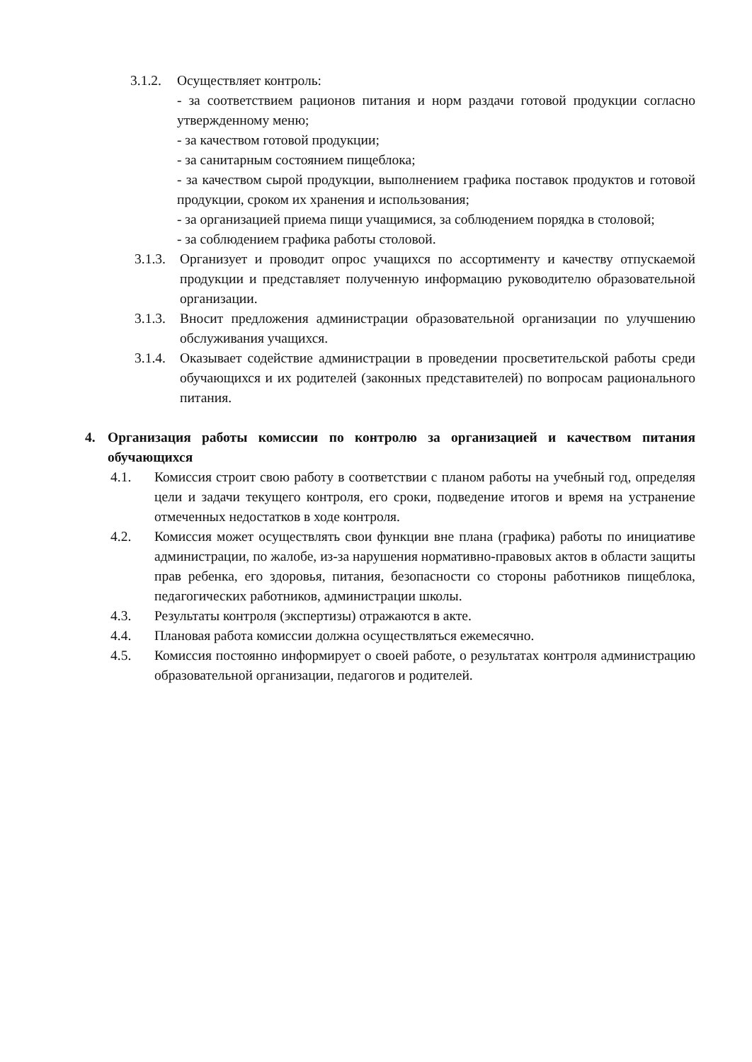3.1.2.
Осуществляет контроль:
- за соответствием рационов питания и норм раздачи готовой продукции согласно утвержденному меню;
- за качеством готовой продукции;
- за санитарным состоянием пищеблока;
- за качеством сырой продукции, выполнением графика поставок продуктов и готовой продукции, сроком их хранения и использования;
- за организацией приема пищи учащимися, за соблюдением порядка в столовой;
- за соблюдением графика работы столовой.
3.1.3.
Организует и проводит опрос учащихся по ассортименту и качеству отпускаемой продукции и представляет полученную информацию руководителю образовательной организации.
3.1.3.
Вносит предложения администрации образовательной организации по улучшению обслуживания учащихся.
3.1.4.
Оказывает содействие администрации в проведении просветительской работы среди обучающихся и их родителей (законных представителей) по вопросам рационального питания.
4. Организация работы комиссии по контролю за организацией и качеством питания обучающихся
4.1. Комиссия строит свою работу в соответствии с планом работы на учебный год, определяя цели и задачи текущего контроля, его сроки, подведение итогов и время на устранение отмеченных недостатков в ходе контроля.
4.2. Комиссия может осуществлять свои функции вне плана (графика) работы по инициативе администрации, по жалобе, из-за нарушения нормативно-правовых актов в области защиты прав ребенка, его здоровья, питания, безопасности со стороны работников пищеблока, педагогических работников, администрации школы.
4.3. Результаты контроля (экспертизы) отражаются в акте.
4.4. Плановая работа комиссии должна осуществляться ежемесячно.
4.5. Комиссия постоянно информирует о своей работе, о результатах контроля администрацию образовательной организации, педагогов и родителей.